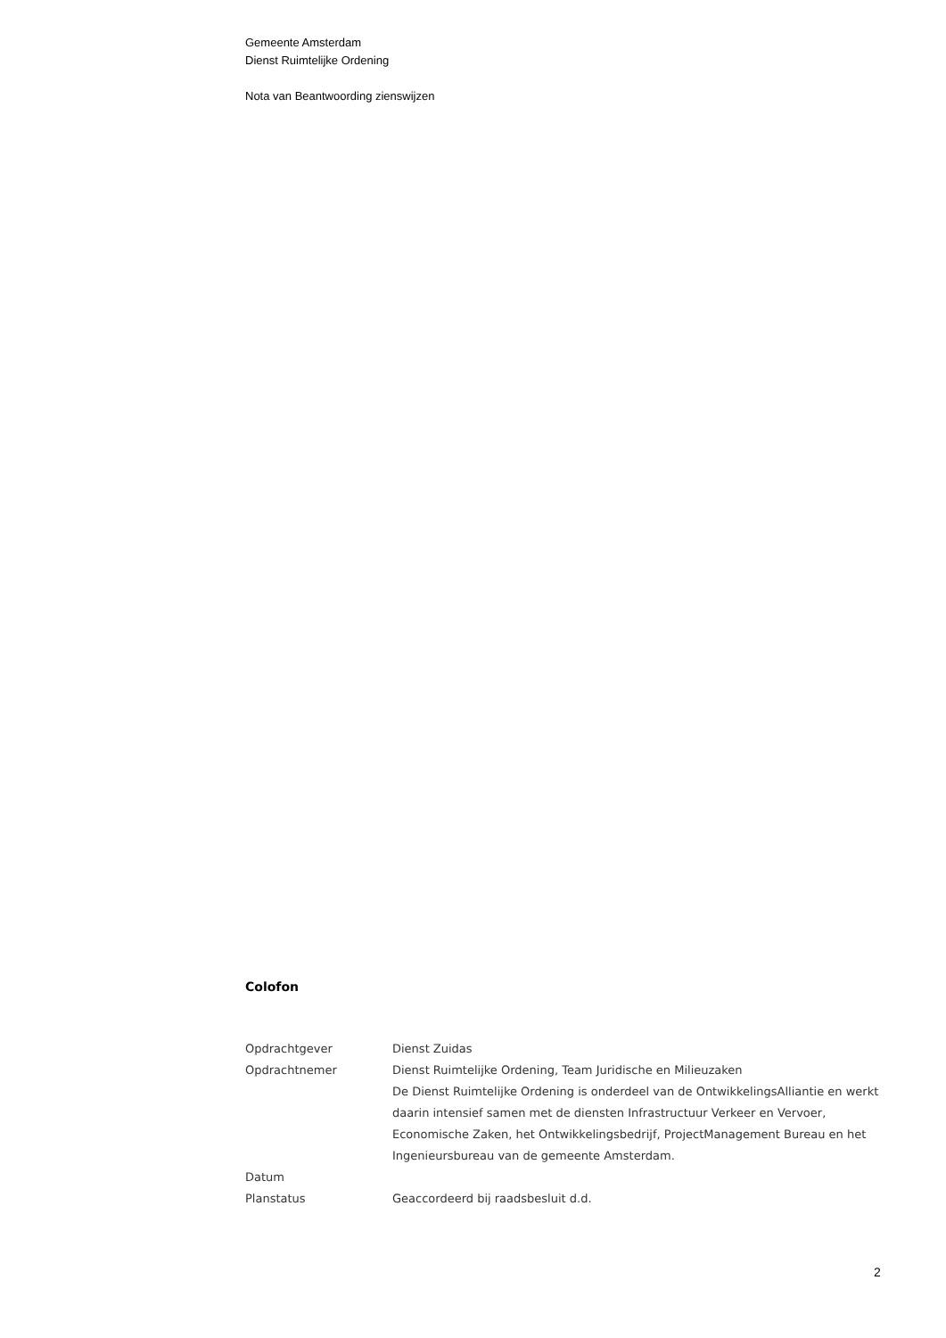Gemeente Amsterdam
Dienst Ruimtelijke Ordening
Nota van Beantwoording zienswijzen
Colofon
| Opdrachtgever | Dienst Zuidas |
| Opdrachtnemer | Dienst Ruimtelijke Ordening, Team Juridische en Milieuzaken De Dienst Ruimtelijke Ordening is onderdeel van de OntwikkelingsAlliantie en werkt daarin intensief samen met de diensten Infrastructuur Verkeer en Vervoer, Economische Zaken, het Ontwikkelingsbedrijf, ProjectManagement Bureau en het Ingenieursbureau van de gemeente Amsterdam. |
| Datum | |
| Planstatus | Geaccordeerd bij raadsbesluit d.d. |
2